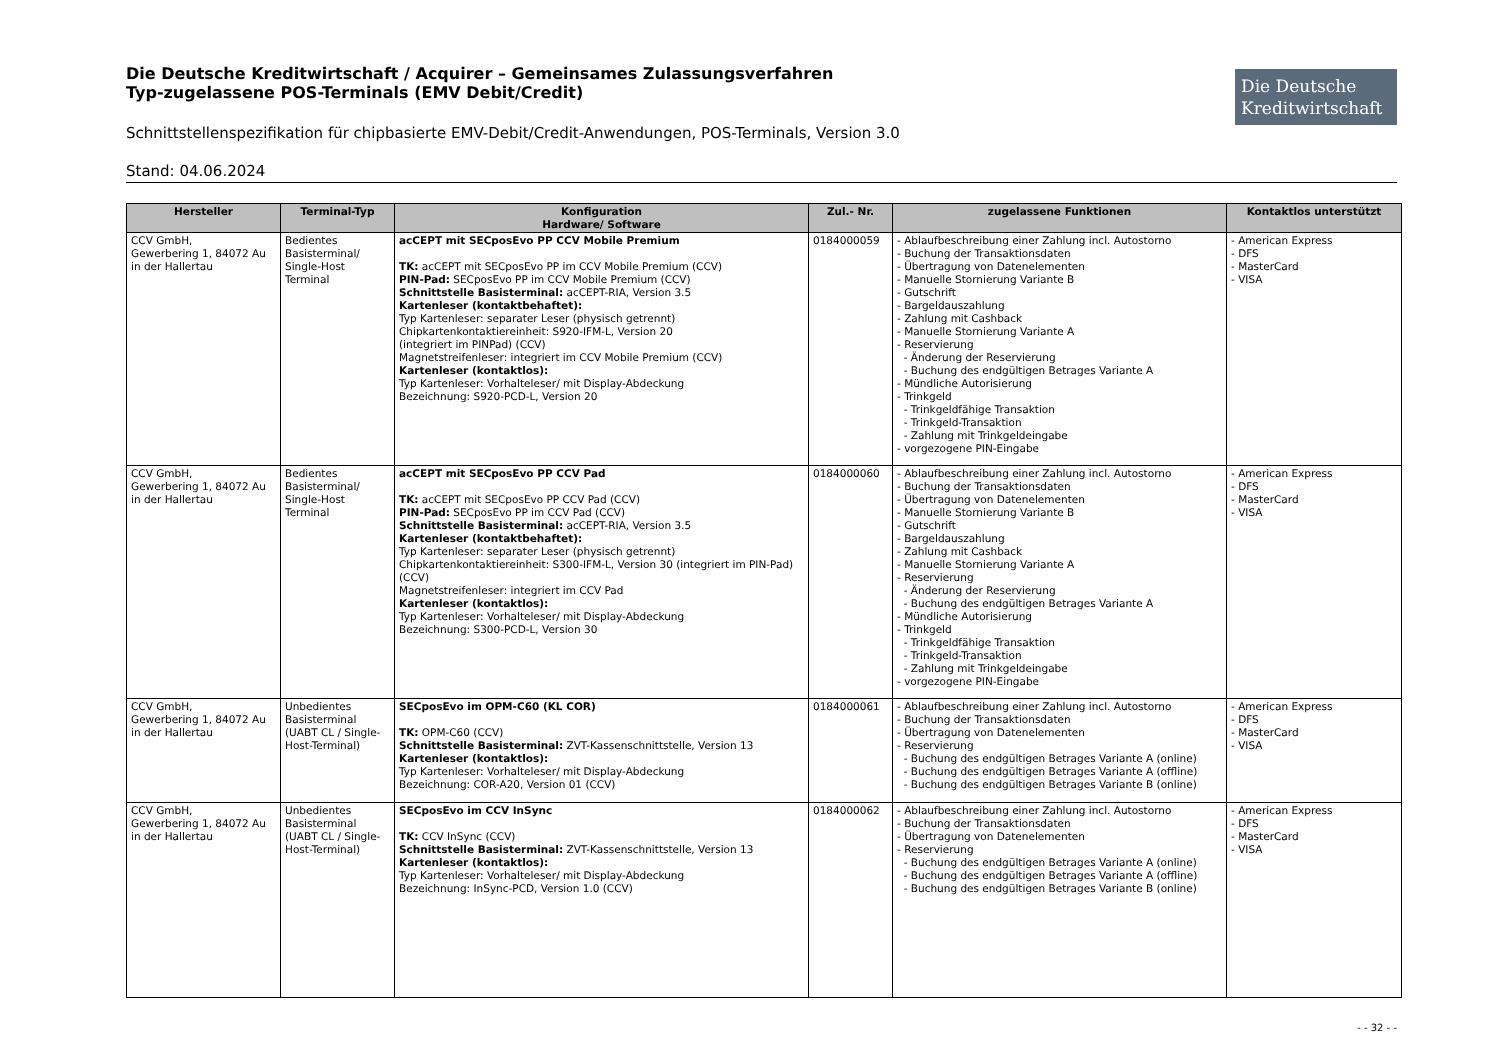Die Deutsche Kreditwirtschaft / Acquirer – Gemeinsames Zulassungsverfahren
Typ-zugelassene POS-Terminals (EMV Debit/Credit)
Die Deutsche
Kreditwirtschaft
Schnittstellenspezifikation für chipbasierte EMV-Debit/Credit-Anwendungen, POS-Terminals, Version 3.0
Stand: 04.06.2024
| Hersteller | Terminal-Typ | Konfiguration Hardware/ Software | Zul.- Nr. | zugelassene Funktionen | Kontaktlos unterstützt |
| --- | --- | --- | --- | --- | --- |
| CCV GmbH, Gewerbering 1, 84072 Au in der Hallertau | Bedientes Basisterminal/ Single-Host Terminal | acCEPT mit SECposEvo PP CCV Mobile Premium TK: acCEPT mit SECposEvo PP im CCV Mobile Premium (CCV) PIN-Pad: SECposEvo PP im CCV Mobile Premium (CCV) Schnittstelle Basisterminal: acCEPT-RIA, Version 3.5 Kartenleser (kontaktbehaftet): Typ Kartenleser: separater Leser (physisch getrennt) Chipkartenkontaktiereinheit: S920-IFM-L, Version 20 (integriert im PINPad) (CCV) Magnetstreifenleser: integriert im CCV Mobile Premium (CCV) Kartenleser (kontaktlos): Typ Kartenleser: Vorhalteleser/ mit Display-Abdeckung Bezeichnung: S920-PCD-L, Version 20 | 0184000059 | - Ablaufbeschreibung einer Zahlung incl. Autostorno - Buchung der Transaktionsdaten - Übertragung von Datenelementen - Manuelle Stornierung Variante B - Gutschrift - Bargeldauszahlung - Zahlung mit Cashback - Manuelle Stornierung Variante A - Reservierung - Änderung der Reservierung - Buchung des endgültigen Betrages Variante A - Mündliche Autorisierung - Trinkgeld - Trinkgeldfähige Transaktion - Trinkgeld-Transaktion - Zahlung mit Trinkgeldeingabe - vorgezogene PIN-Eingabe | - American Express - DFS - MasterCard - VISA |
| CCV GmbH, Gewerbering 1, 84072 Au in der Hallertau | Bedientes Basisterminal/ Single-Host Terminal | acCEPT mit SECposEvo PP CCV Pad TK: acCEPT mit SECposEvo PP CCV Pad (CCV) PIN-Pad: SECposEvo PP im CCV Pad (CCV) Schnittstelle Basisterminal: acCEPT-RIA, Version 3.5 Kartenleser (kontaktbehaftet): Typ Kartenleser: separater Leser (physisch getrennt) Chipkartenkontaktiereinheit: S300-IFM-L, Version 30 (integriert im PIN-Pad) (CCV) Magnetstreifenleser: integriert im CCV Pad Kartenleser (kontaktlos): Typ Kartenleser: Vorhalteleser/ mit Display-Abdeckung Bezeichnung: S300-PCD-L, Version 30 | 0184000060 | - Ablaufbeschreibung einer Zahlung incl. Autostorno - Buchung der Transaktionsdaten - Übertragung von Datenelementen - Manuelle Stornierung Variante B - Gutschrift - Bargeldauszahlung - Zahlung mit Cashback - Manuelle Stornierung Variante A - Reservierung - Änderung der Reservierung - Buchung des endgültigen Betrages Variante A - Mündliche Autorisierung - Trinkgeld - Trinkgeldfähige Transaktion - Trinkgeld-Transaktion - Zahlung mit Trinkgeldeingabe - vorgezogene PIN-Eingabe | - American Express - DFS - MasterCard - VISA |
| CCV GmbH, Gewerbering 1, 84072 Au in der Hallertau | Unbedientes Basisterminal (UABT CL / Single-Host-Terminal) | SECposEvo im OPM-C60 (KL COR) TK: OPM-C60 (CCV) Schnittstelle Basisterminal: ZVT-Kassenschnittstelle, Version 13 Kartenleser (kontaktlos): Typ Kartenleser: Vorhalteleser/ mit Display-Abdeckung Bezeichnung: COR-A20, Version 01 (CCV) | 0184000061 | - Ablaufbeschreibung einer Zahlung incl. Autostorno - Buchung der Transaktionsdaten - Übertragung von Datenelementen - Reservierung - Buchung des endgültigen Betrages Variante A (online) - Buchung des endgültigen Betrages Variante A (offline) - Buchung des endgültigen Betrages Variante B (online) | - American Express - DFS - MasterCard - VISA |
| CCV GmbH, Gewerbering 1, 84072 Au in der Hallertau | Unbedientes Basisterminal (UABT CL / Single-Host-Terminal) | SECposEvo im CCV InSync TK: CCV InSync (CCV) Schnittstelle Basisterminal: ZVT-Kassenschnittstelle, Version 13 Kartenleser (kontaktlos): Typ Kartenleser: Vorhalteleser/ mit Display-Abdeckung Bezeichnung: InSync-PCD, Version 1.0 (CCV) | 0184000062 | - Ablaufbeschreibung einer Zahlung incl. Autostorno - Buchung der Transaktionsdaten - Übertragung von Datenelementen - Reservierung - Buchung des endgültigen Betrages Variante A (online) - Buchung des endgültigen Betrages Variante A (offline) - Buchung des endgültigen Betrages Variante B (online) | - American Express - DFS - MasterCard - VISA |
- - 32 - -